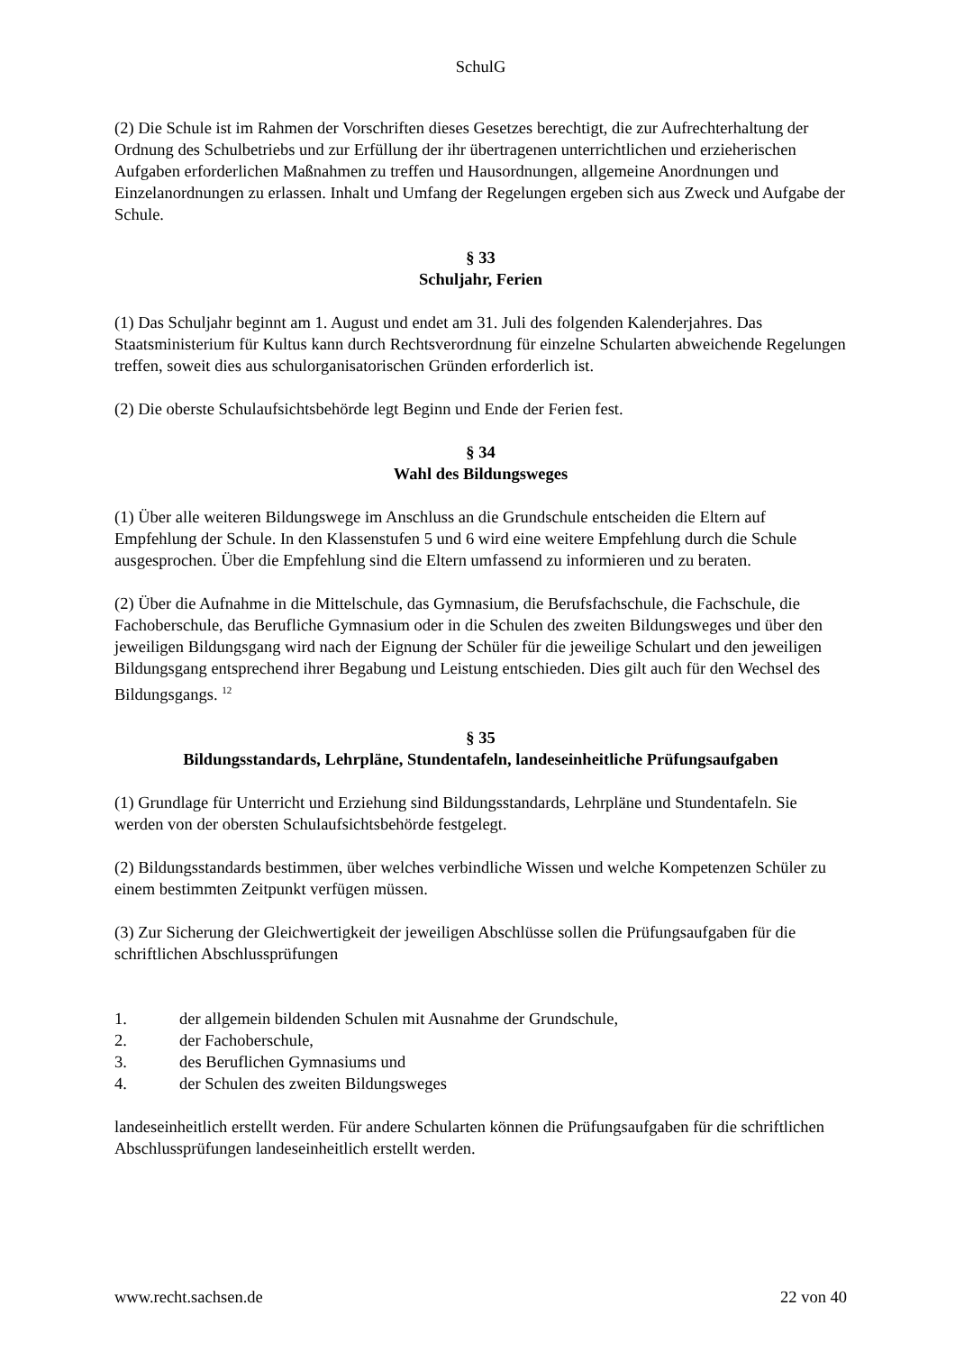SchulG
(2) Die Schule ist im Rahmen der Vorschriften dieses Gesetzes berechtigt, die zur Aufrechterhaltung der Ordnung des Schulbetriebs und zur Erfüllung der ihr übertragenen unterrichtlichen und erzieherischen Aufgaben erforderlichen Maßnahmen zu treffen und Hausordnungen, allgemeine Anordnungen und Einzelanordnungen zu erlassen. Inhalt und Umfang der Regelungen ergeben sich aus Zweck und Aufgabe der Schule.
§ 33
Schuljahr, Ferien
(1) Das Schuljahr beginnt am 1. August und endet am 31. Juli des folgenden Kalenderjahres. Das Staatsministerium für Kultus kann durch Rechtsverordnung für einzelne Schularten abweichende Regelungen treffen, soweit dies aus schulorganisatorischen Gründen erforderlich ist.
(2) Die oberste Schulaufsichtsbehörde legt Beginn und Ende der Ferien fest.
§ 34
Wahl des Bildungsweges
(1) Über alle weiteren Bildungswege im Anschluss an die Grundschule entscheiden die Eltern auf Empfehlung der Schule. In den Klassenstufen 5 und 6 wird eine weitere Empfehlung durch die Schule ausgesprochen. Über die Empfehlung sind die Eltern umfassend zu informieren und zu beraten.
(2) Über die Aufnahme in die Mittelschule, das Gymnasium, die Berufsfachschule, die Fachschule, die Fachoberschule, das Berufliche Gymnasium oder in die Schulen des zweiten Bildungsweges und über den jeweiligen Bildungsgang wird nach der Eignung der Schüler für die jeweilige Schulart und den jeweiligen Bildungsgang entsprechend ihrer Begabung und Leistung entschieden. Dies gilt auch für den Wechsel des Bildungsgangs. <sup>12</sup>
§ 35
Bildungsstandards, Lehrpläne, Stundentafeln, landeseinheitliche Prüfungsaufgaben
(1) Grundlage für Unterricht und Erziehung sind Bildungsstandards, Lehrpläne und Stundentafeln. Sie werden von der obersten Schulaufsichtsbehörde festgelegt.
(2) Bildungsstandards bestimmen, über welches verbindliche Wissen und welche Kompetenzen Schüler zu einem bestimmten Zeitpunkt verfügen müssen.
(3) Zur Sicherung der Gleichwertigkeit der jeweiligen Abschlüsse sollen die Prüfungsaufgaben für die schriftlichen Abschlussprüfungen
1. der allgemein bildenden Schulen mit Ausnahme der Grundschule,
2. der Fachoberschule,
3. des Beruflichen Gymnasiums und
4. der Schulen des zweiten Bildungsweges
landeseinheitlich erstellt werden. Für andere Schularten können die Prüfungsaufgaben für die schriftlichen Abschlussprüfungen landeseinheitlich erstellt werden.
www.recht.sachsen.de 22 von 40